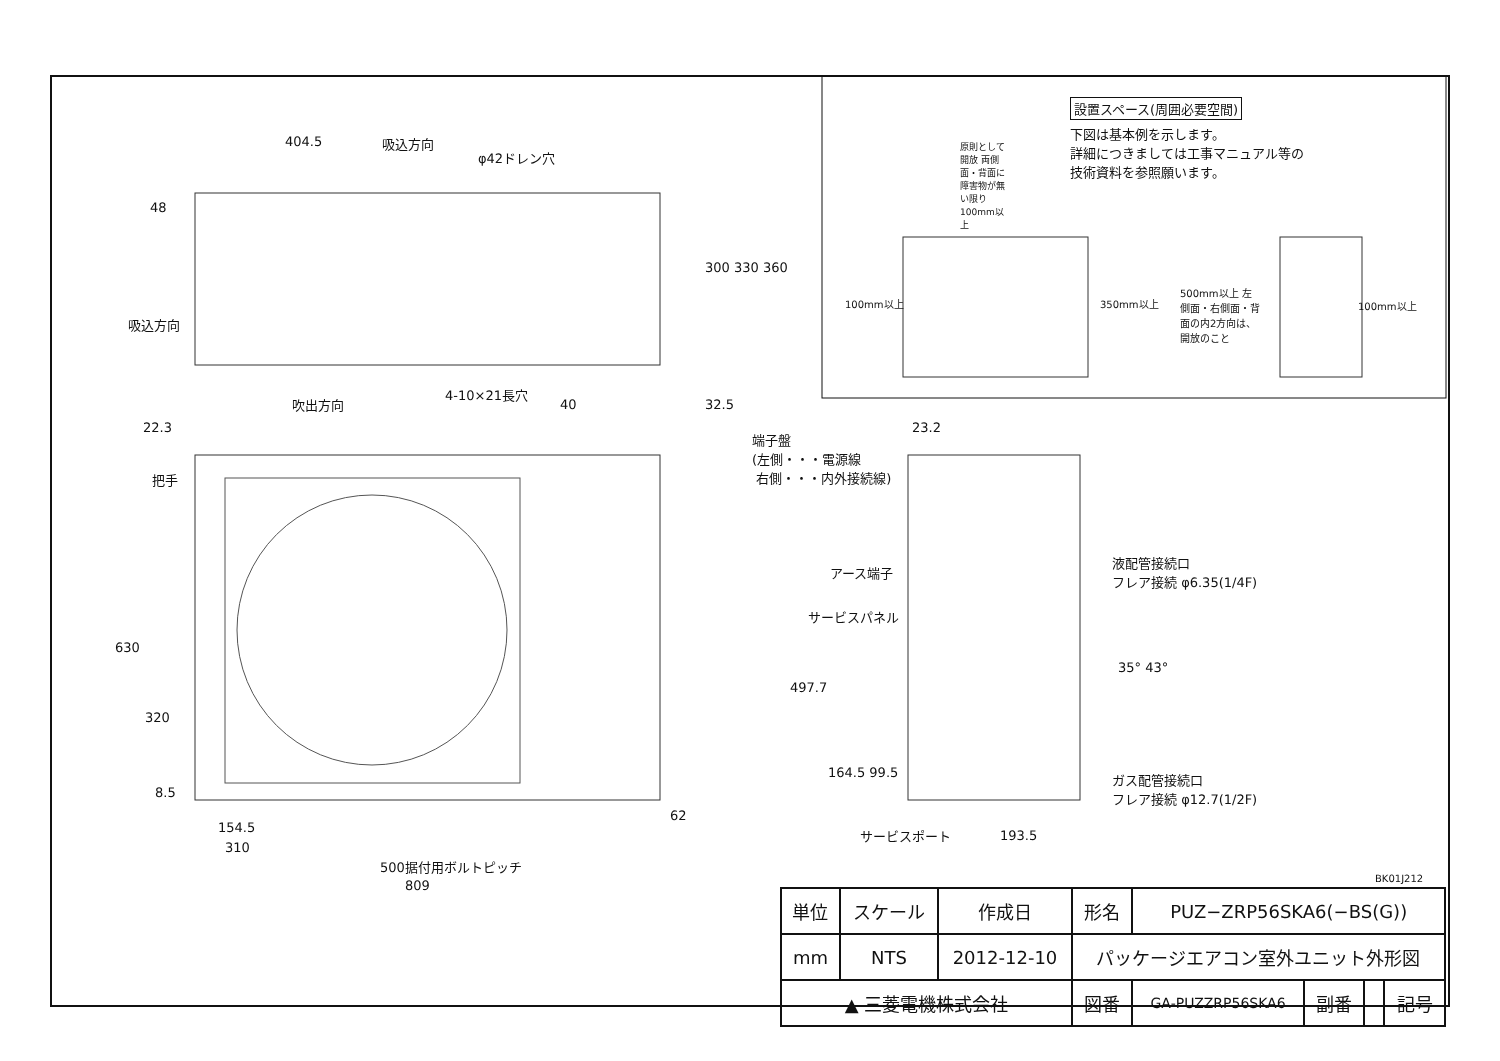設置スペース(周囲必要空間)
下図は基本例を示します。
詳細につきましては工事マニュアル等の
技術資料を参照願います。
原則として開放 両側面・背面に障害物が無い限り100mm以上
100mm以上 350mm以上
500mm以上 左側面・右側面・背面の内2方向は、開放のこと
100mm以上
404.5 吸込方向
φ42ドレン穴
48
300 330 360
吸込方向
4-10×21長穴
40 32.5
吹出方向
22.3
把手
630
320
8.5
62
154.5
310
500据付用ボルトピッチ
809
端子盤
(左側・・・電源線
右側・・・内外接続線)
23.2
アース端子
サービスパネル
液配管接続口
フレア接続 φ6.35(1/4F)
ガス配管接続口
フレア接続 φ12.7(1/2F)
35° 43°
497.7
164.5 99.5
サービスポート 193.5
BK01J212
| 単位 | スケール | 作成日 | 形名 | PUZ−ZRP56SKA6(−BS(G)) | | | |
| mm | NTS | 2012-12-10 | パッケージエアコン室外ユニット外形図 | | | | |
| ▲ 三菱電機株式会社 | | | 図番 | GA-PUZZRP56SKA6 | 副番 | | 記号 |